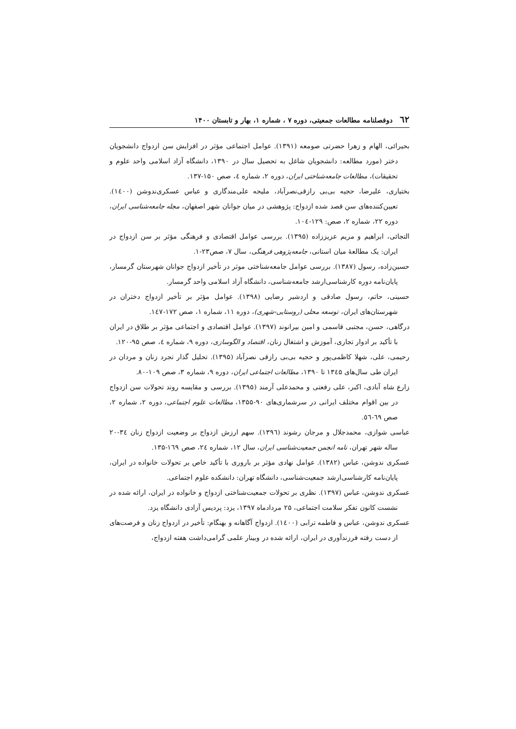٦٢ دوفصلنامه مطالعات جمعیتی، دوره ۷ ، شماره ۱، بهار و تابستان ۱۴۰۰
بحیرائی، الهام و زهرا حضرتی صومعه (۱۳۹۱). عوامل اجتماعی مؤثر در افزایش سن ازدواج دانشجویان دختر (مورد مطالعه: دانشجویان شاغل به تحصیل سال در ۱۳۹۰، دانشگاه آزاد اسلامی واحد علوم و تحقیقات)، مطالعات جامعه‌شناختی ایران، دوره ۲، شماره ٤، صص ۱۵۰-۱۳۷.
بختیاری، علیرضا، حجیه بی‌بی رازقی‌نصرآباد، ملیحه علی‌مندگاری و عباس عسکری‌ندوشن (۱٤۰۰). تعیین‌کننده‌های سن قصد شده ازدواج: پژوهشی در میان جوانان شهر اصفهان، مجله جامعه‌شناسی ایران، دوره ۲۲، شماره ۲، صص: ۱۲۹-۱۰٤.
التجائی، ابراهیم و مریم عزیززاده (۱۳۹۵). بررسی عوامل اقتصادی و فرهنگی مؤثر بر سن ازدواج در ایران: یک مطالعهٔ میان استانی، جامعه‌پژوهی فرهنگی، سال ۷، صص۲۳-۱.
حسین‌زاده، رسول (۱۳۸۷). بررسی عوامل جامعه‌شناختی موثر در تأخیر ازدواج جوانان شهرستان گرمسار، پایان‌نامه دوره کارشناسی‌ارشد جامعه‌شناسی، دانشگاه آزاد اسلامی واحد گرمسار.
حسینی، حاتم، رسول صادقی و اردشیر رضایی (۱۳۹۸). عوامل مؤثر بر تأخیر ازدواج دختران در شهرستان‌های ایران، توسعه محلی (روستایی-شهری)، دوره ۱۱، شماره ۱، صص ۱۷۲-۱٤۷.
درگاهی، حسن، مجتبی قاسمی و امین بیرانوند (۱۳۹۷). عوامل اقتصادی و اجتماعی مؤثر بر طلاق در ایران با تأکید بر ادوار تجاری، آموزش و اشتغال زنان، اقتصاد و الگوسازی، دوره ۹، شماره ٤، صص ۹۵-۱۲۰.
رحیمی، علی، شهلا کاظمی‌پور و حجیه بی‌بی رازقی نصرآباد (۱۳۹۵). تحلیل گذار تجرد زنان و مردان در ایران طی سال‌های ۱۳٤۵ تا ۱۳۹۰، مطالعات اجتماعی ایران، دوره ۹، شماره ۳، صص ۱۰۹-۸۰.
زارع شاه آبادی، اکبر، علی رفعتی و محمدعلی آرمند (۱۳۹۵). بررسی و مقایسه روند تحولات سن ازدواج در بین اقوام مختلف ایرانی در سرشماری‌های ۹۰-۱۳۵۵، مطالعات علوم اجتماعی، دوره ۲، شماره ۲، صص ٦۹-٥٦.
عباسی شوازی، محمدجلال و مرجان رشوند (۱۳۹٦). سهم ارزش ازدواج بر وضعیت ازدواج زنان ۳٤-۲۰ ساله شهر تهران، نامه انجمن جمعیت‌شناسی ایران، سال ۱۲، شماره ۲٤، صص ۱٦۹-۱۳۵.
عسکری ندوشن، عباس (۱۳۸۲). عوامل نهادی مؤثر بر باروری با تأکید خاص بر تحولات خانواده در ایران، پایان‌نامه کارشناسی‌ارشد جمعیت‌شناسی، دانشگاه تهران: دانشکده علوم اجتماعی.
عسکری ندوشن، عباس (۱۳۹۷). نظری بر تحولات جمعیت‌شناختی ازدواج و خانواده در ایران، ارائه شده در نشست کانون تفکر سلامت اجتماعی، ۲۵ مردادماه ۱۳۹۷، یزد: پردیس آزادی دانشگاه یزد.
عسکری ندوشن، عباس و فاطمه ترابی (۱٤۰۰). ازدواج آگاهانه و بهنگام: تأخیر در ازدواج زنان و فرصت‌های از دست رفته فرزندآوری در ایران، ارائه شده در وبینار علمی گرامی‌داشت هفته ازدواج،